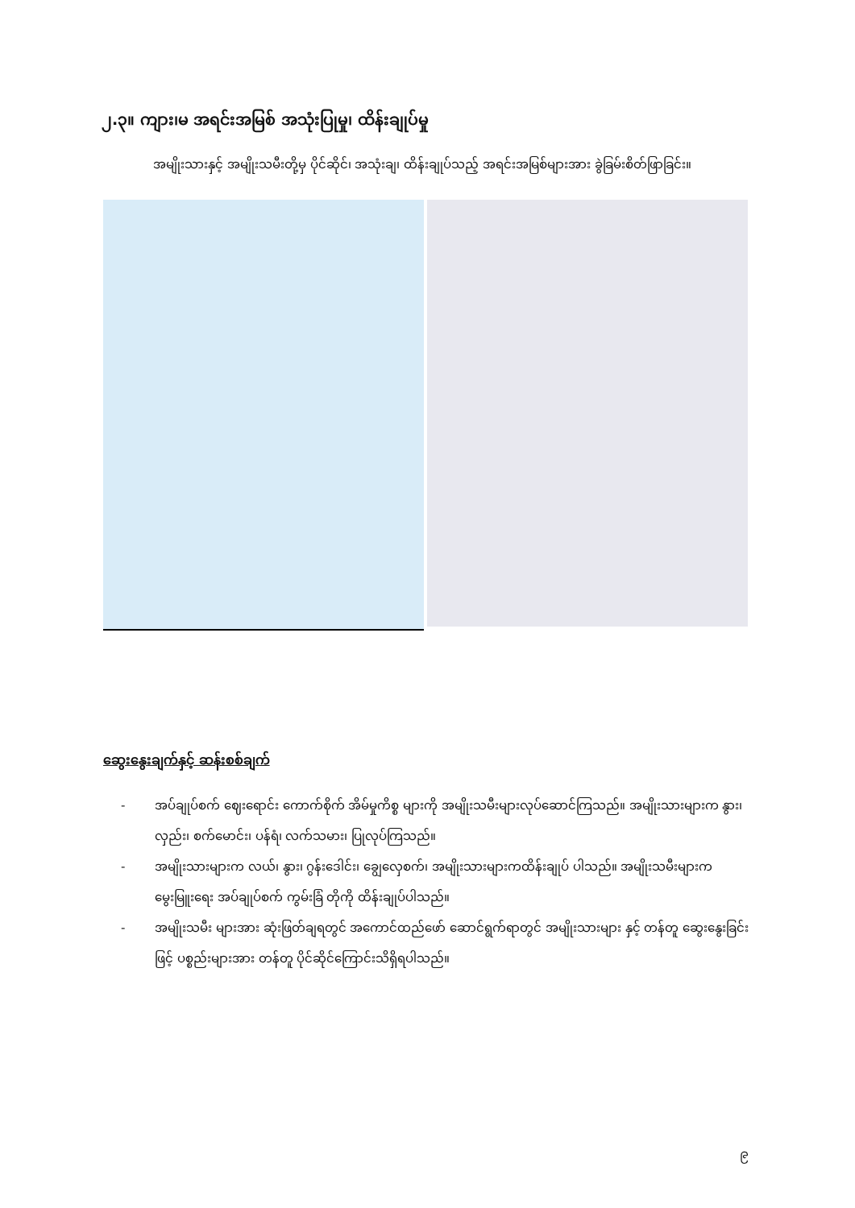၂.၃။ ကျား၊မ အရင်းအမြစ် အသုံးပြုမှု၊ ထိန်းချုပ်မှု
အမျိုးသားနှင့် အမျိုးသမီးတို့မှ ပိုင်ဆိုင်၊ အသုံးချ၊ ထိန်းချုပ်သည့် အရင်းအမြစ်များအား ခွဲခြမ်းစိတ်ဖြာခြင်း။
ဆွေးနွေးချက်နှင့် ဆန်းစစ်ချက်
- အပ်ချုပ်စက် ဈေးရောင်း ကောက်စိုက် အိမ်မှုကိစ္စ များကို အမျိုးသမီးများလုပ်ဆောင်ကြသည်။ အမျိုးသားများက နွား၊ လှည်း၊ စက်မောင်း၊ ပန်ရံ၊ လက်သမား၊ ပြုလုပ်ကြသည်။
- အမျိုးသားများက လယ်၊ နွား၊ ဂွန်းဒေါင်း၊ ချွေလှေစက်၊ အမျိုးသားများကထိန်းချုပ် ပါသည်။ အမျိုးသမီးများက မွေးမြူးရေး အပ်ချုပ်စက် ကွမ်းခြံ တိုကို ထိန်းချုပ်ပါသည်။
- အမျိုးသမီး များအား ဆုံးဖြတ်ချရတွင် အကောင်ထည်ဖော် ဆောင်ရွက်ရာတွင် အမျိုးသားများ နှင့် တန်တူ ဆွေးနွေးခြင်းဖြင့် ပစ္စည်းများအား တန်တူ ပိုင်ဆိုင်ကြောင်းသိရှိရပါသည်။
၉